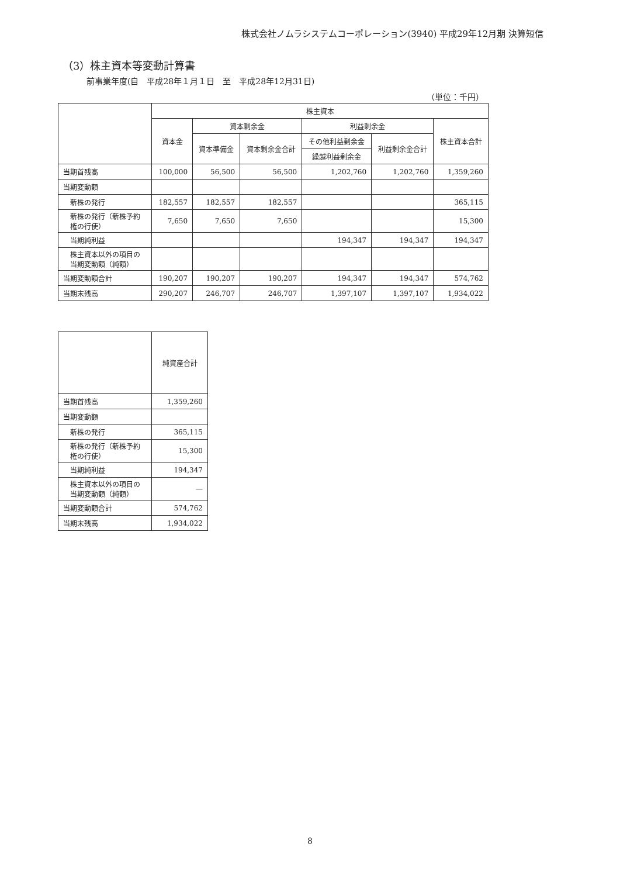株式会社ノムラシステムコーポレーション(3940) 平成29年12月期 決算短信
（3）株主資本等変動計算書
前事業年度(自　平成28年１月１日　至　平成28年12月31日)
（単位：千円）
| | 株主資本 | | | | | |
| --- | --- | --- | --- | --- | --- | --- |
| | 資本金 | 資本剰余金 | | 利益剰余金 | | 株主資本合計 |
| | | 資本準備金 | 資本剰余金合計 | その他利益剰余金 | 利益剰余金合計 | |
| | | | | 繰越利益剰余金 | | |
| 当期首残高 | 100,000 | 56,500 | 56,500 | 1,202,760 | 1,202,760 | 1,359,260 |
| 当期変動額 | | | | | | |
| 新株の発行 | 182,557 | 182,557 | 182,557 | | | 365,115 |
| 新株の発行（新株予約権の行使） | 7,650 | 7,650 | 7,650 | | | 15,300 |
| 当期純利益 | | | | 194,347 | 194,347 | 194,347 |
| 株主資本以外の項目の当期変動額（純額） | | | | | | |
| 当期変動額合計 | 190,207 | 190,207 | 190,207 | 194,347 | 194,347 | 574,762 |
| 当期末残高 | 290,207 | 246,707 | 246,707 | 1,397,107 | 1,397,107 | 1,934,022 |
| | 純資産合計 |
| --- | --- |
| 当期首残高 | 1,359,260 |
| 当期変動額 | |
| 新株の発行 | 365,115 |
| 新株の発行（新株予約権の行使） | 15,300 |
| 当期純利益 | 194,347 |
| 株主資本以外の項目の当期変動額（純額） | — |
| 当期変動額合計 | 574,762 |
| 当期末残高 | 1,934,022 |
8